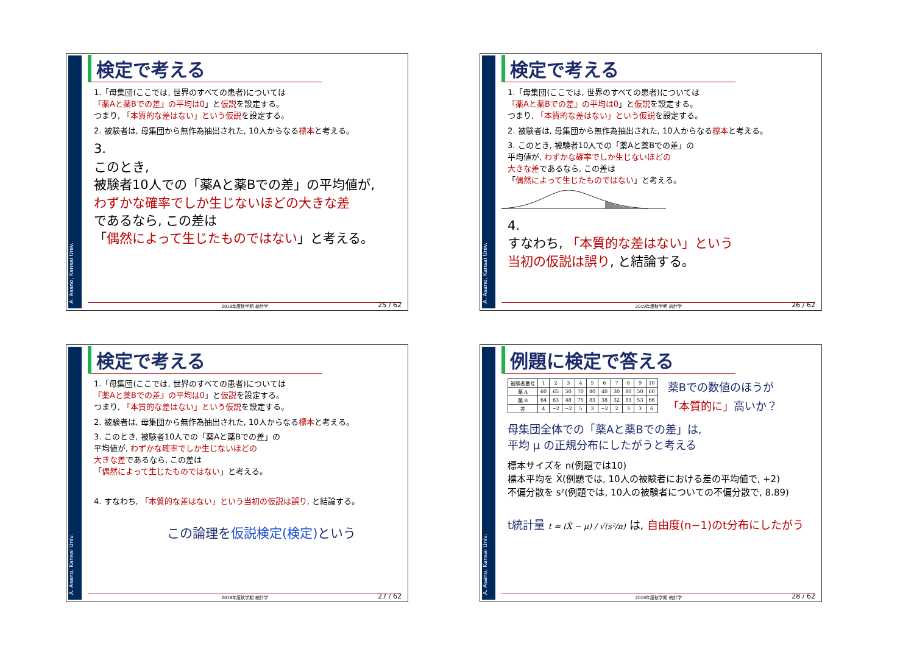A. Asano, Kansai Univ.
検定で考える
1.「母集団(ここでは, 世界のすべての患者)については
『薬Aと薬Bでの差』の平均は0」と仮説を設定する。
つまり, 「本質的な差はない」という仮説を設定する。
2. 被験者は, 母集団から無作為抽出された, 10人からなる標本と考える。
3.
このとき,
被験者10人での「薬Aと薬Bでの差」の平均値が,
わずかな確率でしか生じないほどの大きな差
であるなら, この差は
「偶然によって生じたものではない」と考える。
2019年度秋学期 統計学
25 / 62
A. Asano, Kansai Univ.
検定で考える
1.「母集団(ここでは, 世界のすべての患者)については
『薬Aと薬Bでの差』の平均は0」と仮説を設定する。
つまり, 「本質的な差はない」という仮説を設定する。
2. 被験者は, 母集団から無作為抽出された, 10人からなる標本と考える。
3. このとき, 被験者10人での「薬Aと薬Bでの差」の
平均値が, わずかな確率でしか生じないほどの
大きな差であるなら, この差は
「偶然によって生じたものではない」と考える。
4.
すなわち, 「本質的な差はない」という
当初の仮説は誤り, と結論する。
2019年度秋学期 統計学
26 / 62
A. Asano, Kansai Univ.
検定で考える
1.「母集団(ここでは, 世界のすべての患者)については
『薬Aと薬Bでの差』の平均は0」と仮説を設定する。
つまり, 「本質的な差はない」という仮説を設定する。
2. 被験者は, 母集団から無作為抽出された, 10人からなる標本と考える。
3. このとき, 被験者10人での「薬Aと薬Bでの差」の
平均値が, わずかな確率でしか生じないほどの
大きな差であるなら, この差は
「偶然によって生じたものではない」と考える。
4. すなわち, 「本質的な差はない」という当初の仮説は誤り, と結論する。
この論理を仮説検定(検定) という
2019年度秋学期 統計学
27 / 62
A. Asano, Kansai Univ.
例題に検定で答える
| 被験者番号 | 1 | 2 | 3 | 4 | 5 | 6 | 7 | 8 | 9 | 10 |
| 薬 A | 60 | 65 | 50 | 70 | 80 | 40 | 30 | 80 | 50 | 60 |
| 薬 B | 64 | 63 | 48 | 75 | 83 | 38 | 32 | 83 | 53 | 66 |
| 差 | 4 | −2 | −2 | 5 | 3 | −2 | 2 | 3 | 3 | 6 |
薬Bでの数値のほうが
「本質的に」高いか？
母集団全体での「薬Aと薬Bでの差」は,
平均 μ の正規分布にしたがうと考える
標本サイズを n(例題では10)
標本平均を X̄(例題では, 10人の被験者における差の平均値で, +2)
不偏分散を s²(例題では, 10人の被験者についての不偏分散で, 8.89)
t統計量 t = (X̄ − μ) / √(s²/n) は, 自由度(n−1)のt分布にしたがう
2019年度秋学期 統計学
28 / 62